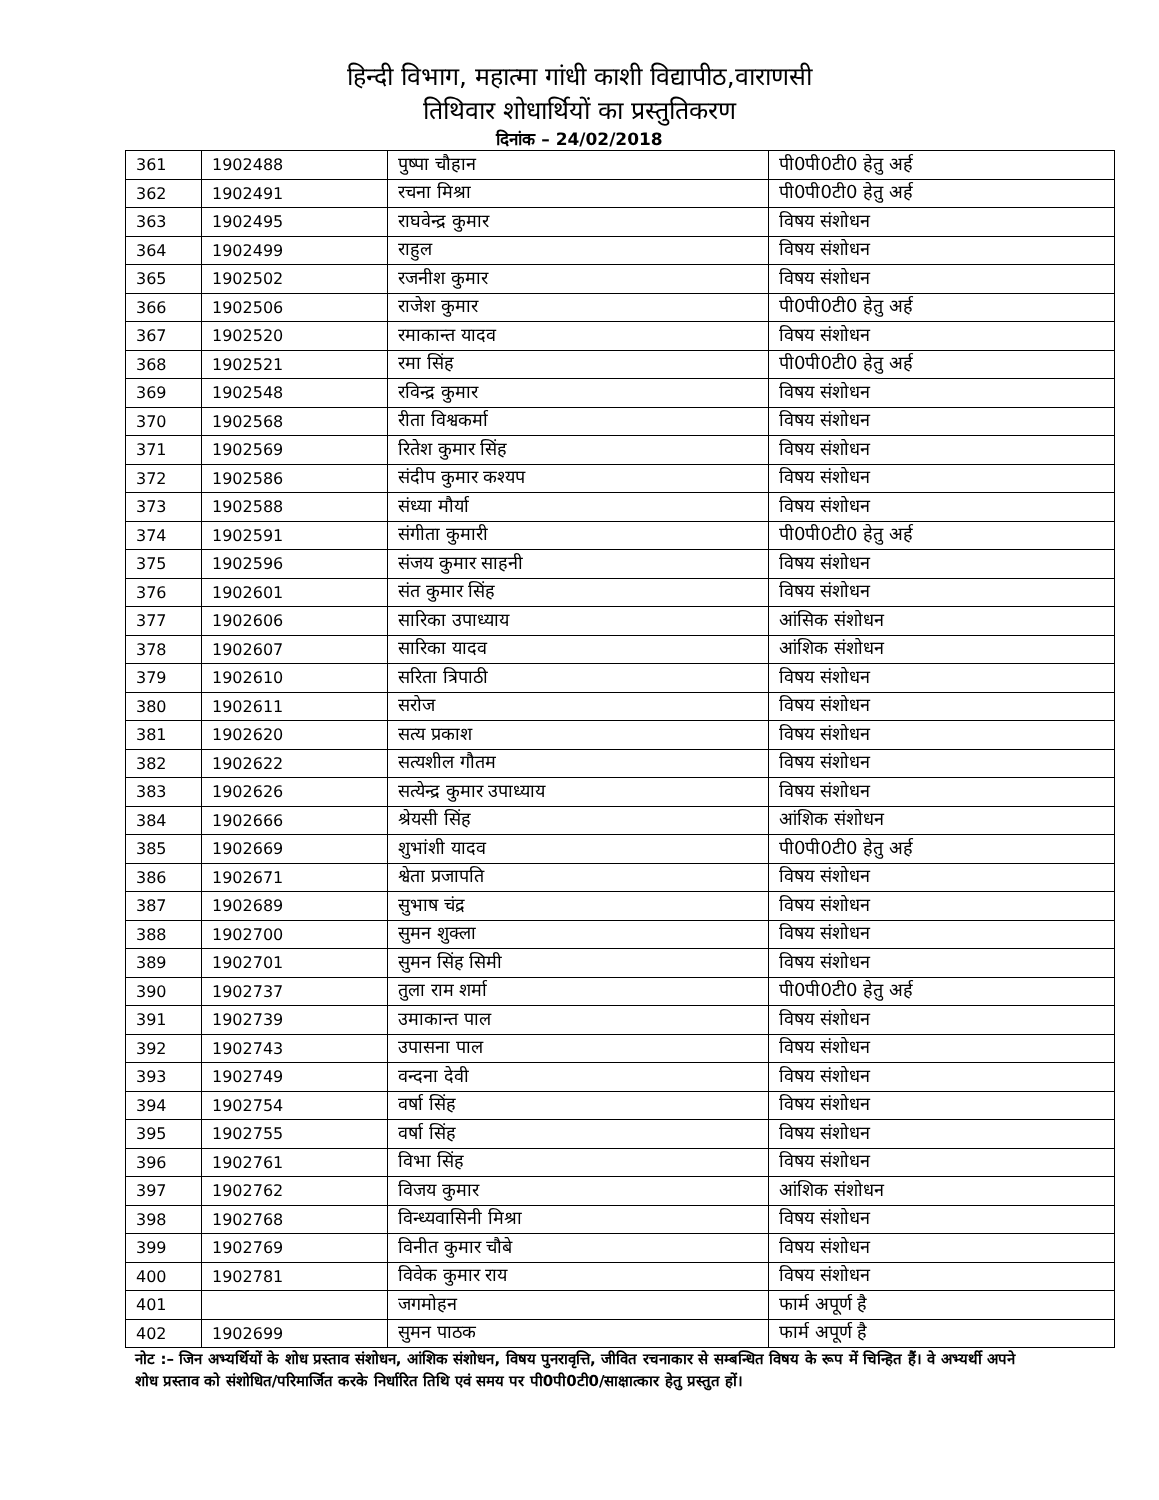हिन्दी विभाग, महात्मा गांधी काशी विद्यापीठ,वाराणसी
तिथिवार शोधार्थियों का प्रस्तुतिकरण
दिनांक – 24/02/2018
| 361 | 1902488 | पुष्पा चौहान | पी0पी0टी0 हेतु अर्ह |
| 362 | 1902491 | रचना मिश्रा | पी0पी0टी0 हेतु अर्ह |
| 363 | 1902495 | राघवेन्द्र कुमार | विषय संशोधन |
| 364 | 1902499 | राहुल | विषय संशोधन |
| 365 | 1902502 | रजनीश कुमार | विषय संशोधन |
| 366 | 1902506 | राजेश कुमार | पी0पी0टी0 हेतु अर्ह |
| 367 | 1902520 | रमाकान्त यादव | विषय संशोधन |
| 368 | 1902521 | रमा सिंह | पी0पी0टी0 हेतु अर्ह |
| 369 | 1902548 | रविन्द्र कुमार | विषय संशोधन |
| 370 | 1902568 | रीता विश्वकर्मा | विषय संशोधन |
| 371 | 1902569 | रितेश कुमार सिंह | विषय संशोधन |
| 372 | 1902586 | संदीप कुमार कश्यप | विषय संशोधन |
| 373 | 1902588 | संध्या मौर्या | विषय संशोधन |
| 374 | 1902591 | संगीता कुमारी | पी0पी0टी0 हेतु अर्ह |
| 375 | 1902596 | संजय कुमार साहनी | विषय संशोधन |
| 376 | 1902601 | संत कुमार सिंह | विषय संशोधन |
| 377 | 1902606 | सारिका उपाध्याय | आंसिक संशोधन |
| 378 | 1902607 | सारिका यादव | आंशिक संशोधन |
| 379 | 1902610 | सरिता त्रिपाठी | विषय संशोधन |
| 380 | 1902611 | सरोज | विषय संशोधन |
| 381 | 1902620 | सत्य प्रकाश | विषय संशोधन |
| 382 | 1902622 | सत्यशील गौतम | विषय संशोधन |
| 383 | 1902626 | सत्येन्द्र कुमार उपाध्याय | विषय संशोधन |
| 384 | 1902666 | श्रेयसी सिंह | आंशिक संशोधन |
| 385 | 1902669 | शुभांशी यादव | पी0पी0टी0 हेतु अर्ह |
| 386 | 1902671 | श्वेता प्रजापति | विषय संशोधन |
| 387 | 1902689 | सुभाष चंद्र | विषय संशोधन |
| 388 | 1902700 | सुमन शुक्ला | विषय संशोधन |
| 389 | 1902701 | सुमन सिंह सिमी | विषय संशोधन |
| 390 | 1902737 | तुला राम शर्मा | पी0पी0टी0 हेतु अर्ह |
| 391 | 1902739 | उमाकान्त पाल | विषय संशोधन |
| 392 | 1902743 | उपासना पाल | विषय संशोधन |
| 393 | 1902749 | वन्दना देवी | विषय संशोधन |
| 394 | 1902754 | वर्षा सिंह | विषय संशोधन |
| 395 | 1902755 | वर्षा सिंह | विषय संशोधन |
| 396 | 1902761 | विभा सिंह | विषय संशोधन |
| 397 | 1902762 | विजय कुमार | आंशिक संशोधन |
| 398 | 1902768 | विन्ध्यवासिनी मिश्रा | विषय संशोधन |
| 399 | 1902769 | विनीत कुमार चौबे | विषय संशोधन |
| 400 | 1902781 | विवेक कुमार राय | विषय संशोधन |
| 401 | | जगमोहन | फार्म अपूर्ण है |
| 402 | 1902699 | सुमन पाठक | फार्म अपूर्ण है |
नोट :– जिन अभ्यर्थियों के शोध प्रस्ताव संशोधन, आंशिक संशोधन, विषय पुनरावृत्ति, जीवित रचनाकार से सम्बन्धित विषय के रूप में चिन्हित हैं। वे अभ्यर्थी अपने शोध प्रस्ताव को संशोधित/परिमार्जित करके निर्धारित तिथि एवं समय पर पी0पी0टी0/साक्षात्कार हेतु प्रस्तुत हों।